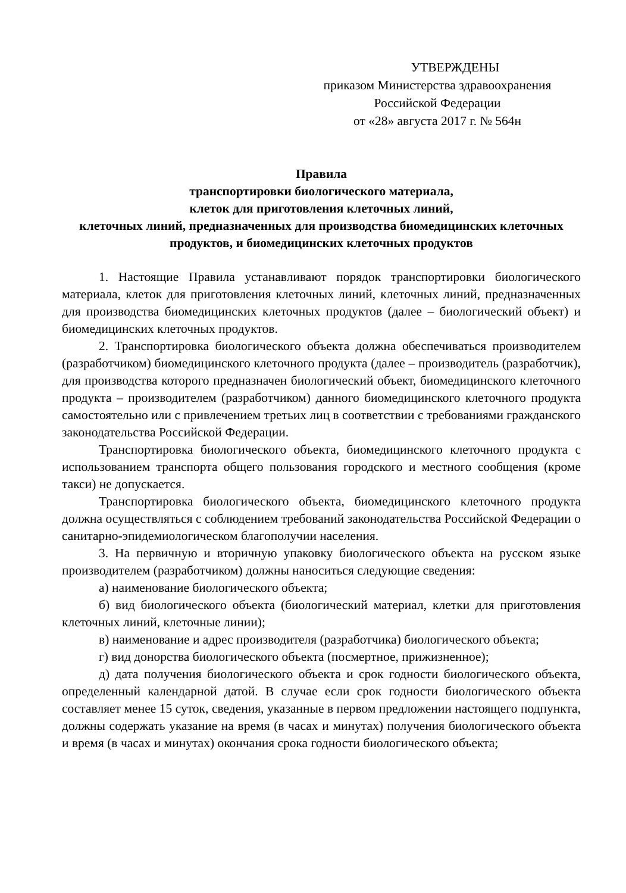УТВЕРЖДЕНЫ
приказом Министерства здравоохранения
Российской Федерации
от «28» августа 2017 г. № 564н
Правила
транспортировки биологического материала,
клеток для приготовления клеточных линий,
клеточных линий, предназначенных для производства биомедицинских клеточных продуктов, и биомедицинских клеточных продуктов
1. Настоящие Правила устанавливают порядок транспортировки биологического материала, клеток для приготовления клеточных линий, клеточных линий, предназначенных для производства биомедицинских клеточных продуктов (далее – биологический объект) и биомедицинских клеточных продуктов.
2. Транспортировка биологического объекта должна обеспечиваться производителем (разработчиком) биомедицинского клеточного продукта (далее – производитель (разработчик), для производства которого предназначен биологический объект, биомедицинского клеточного продукта – производителем (разработчиком) данного биомедицинского клеточного продукта самостоятельно или с привлечением третьих лиц в соответствии с требованиями гражданского законодательства Российской Федерации.
Транспортировка биологического объекта, биомедицинского клеточного продукта с использованием транспорта общего пользования городского и местного сообщения (кроме такси) не допускается.
Транспортировка биологического объекта, биомедицинского клеточного продукта должна осуществляться с соблюдением требований законодательства Российской Федерации о санитарно-эпидемиологическом благополучии населения.
3. На первичную и вторичную упаковку биологического объекта на русском языке производителем (разработчиком) должны наноситься следующие сведения:
а) наименование биологического объекта;
б) вид биологического объекта (биологический материал, клетки для приготовления клеточных линий, клеточные линии);
в) наименование и адрес производителя (разработчика) биологического объекта;
г) вид донорства биологического объекта (посмертное, прижизненное);
д) дата получения биологического объекта и срок годности биологического объекта, определенный календарной датой. В случае если срок годности биологического объекта составляет менее 15 суток, сведения, указанные в первом предложении настоящего подпункта, должны содержать указание на время (в часах и минутах) получения биологического объекта и время (в часах и минутах) окончания срока годности биологического объекта;